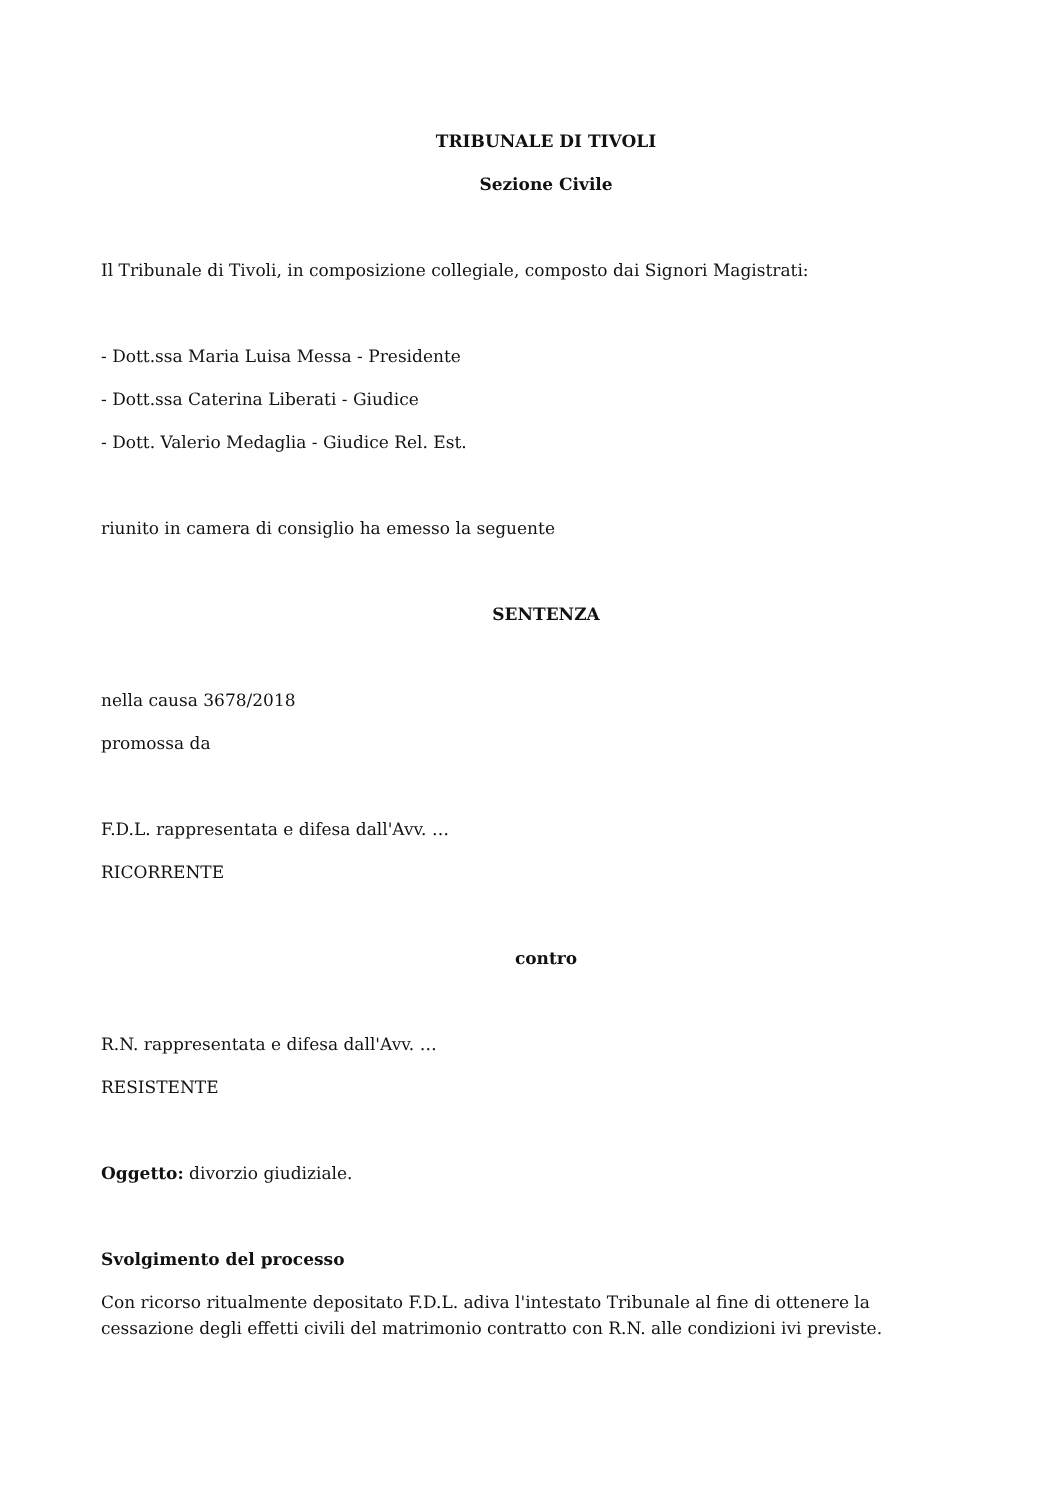TRIBUNALE DI TIVOLI
Sezione Civile
Il Tribunale di Tivoli, in composizione collegiale, composto dai Signori Magistrati:
- Dott.ssa Maria Luisa Messa - Presidente
- Dott.ssa Caterina Liberati - Giudice
- Dott. Valerio Medaglia - Giudice Rel. Est.
riunito in camera di consiglio ha emesso la seguente
SENTENZA
nella causa 3678/2018
promossa da
F.D.L. rappresentata e difesa dall'Avv. …
RICORRENTE
contro
R.N. rappresentata e difesa dall'Avv. …
RESISTENTE
Oggetto: divorzio giudiziale.
Svolgimento del processo
Con ricorso ritualmente depositato F.D.L. adiva l'intestato Tribunale al fine di ottenere la cessazione degli effetti civili del matrimonio contratto con R.N. alle condizioni ivi previste.